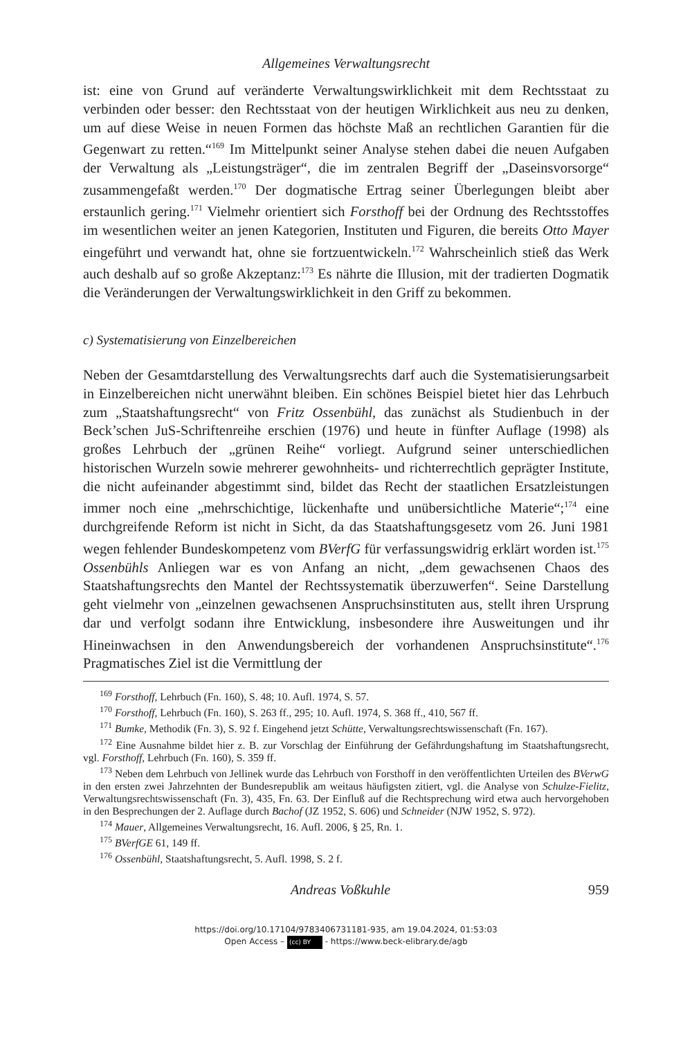Allgemeines Verwaltungsrecht
ist: eine von Grund auf veränderte Verwaltungswirklichkeit mit dem Rechtsstaat zu verbinden oder besser: den Rechtsstaat von der heutigen Wirklichkeit aus neu zu denken, um auf diese Weise in neuen Formen das höchste Maß an rechtlichen Garantien für die Gegenwart zu retten.“<sup>169</sup> Im Mittelpunkt seiner Analyse stehen dabei die neuen Aufgaben der Verwaltung als „Leistungsträger“, die im zentralen Begriff der „Daseinsvorsorge“ zusammengefaßt werden.<sup>170</sup> Der dogmatische Ertrag seiner Überlegungen bleibt aber erstaunlich gering.<sup>171</sup> Vielmehr orientiert sich Forsthoff bei der Ordnung des Rechtsstoffes im wesentlichen weiter an jenen Kategorien, Instituten und Figuren, die bereits Otto Mayer eingeführt und verwandt hat, ohne sie fortzuentwickeln.<sup>172</sup> Wahrscheinlich stieß das Werk auch deshalb auf so große Akzeptanz:<sup>173</sup> Es nährte die Illusion, mit der tradierten Dogmatik die Veränderungen der Verwaltungswirklichkeit in den Griff zu bekommen.
c) Systematisierung von Einzelbereichen
Neben der Gesamtdarstellung des Verwaltungsrechts darf auch die Systematisierungsarbeit in Einzelbereichen nicht unerwähnt bleiben. Ein schönes Beispiel bietet hier das Lehrbuch zum „Staatshaftungsrecht“ von Fritz Ossenbühl, das zunächst als Studienbuch in der Beck’schen JuS-Schriftenreihe erschien (1976) und heute in fünfter Auflage (1998) als großes Lehrbuch der „grünen Reihe“ vorliegt. Aufgrund seiner unterschiedlichen historischen Wurzeln sowie mehrerer gewohnheits- und richterrechtlich geprägter Institute, die nicht aufeinander abgestimmt sind, bildet das Recht der staatlichen Ersatzleistungen immer noch eine „mehrschichtige, lückenhafte und unübersichtliche Materie“;<sup>174</sup> eine durchgreifende Reform ist nicht in Sicht, da das Staatshaftungsgesetz vom 26. Juni 1981 wegen fehlender Bundeskompetenz vom BVerfG für verfassungswidrig erklärt worden ist.<sup>175</sup> Ossenbühls Anliegen war es von Anfang an nicht, „dem gewachsenen Chaos des Staatshaftungsrechts den Mantel der Rechtssystematik überzuwerfen“. Seine Darstellung geht vielmehr von „einzelnen gewachsenen Anspruchsinstituten aus, stellt ihren Ursprung dar und verfolgt sodann ihre Entwicklung, insbesondere ihre Ausweitungen und ihr Hineinwachsen in den Anwendungsbereich der vorhandenen Anspruchsinstitute“.<sup>176</sup> Pragmatisches Ziel ist die Vermittlung der
<sup>169</sup> Forsthoff, Lehrbuch (Fn. 160), S. 48; 10. Aufl. 1974, S. 57.
<sup>170</sup> Forsthoff, Lehrbuch (Fn. 160), S. 263 ff., 295; 10. Aufl. 1974, S. 368 ff., 410, 567 ff.
<sup>171</sup> Bumke, Methodik (Fn. 3), S. 92 f. Eingehend jetzt Schütte, Verwaltungsrechtswissenschaft (Fn. 167).
<sup>172</sup> Eine Ausnahme bildet hier z. B. zur Vorschlag der Einführung der Gefährdungshaftung im Staatshaftungsrecht, vgl. Forsthoff, Lehrbuch (Fn. 160), S. 359 ff.
<sup>173</sup> Neben dem Lehrbuch von Jellinek wurde das Lehrbuch von Forsthoff in den veröffentlichten Urteilen des BVerwG in den ersten zwei Jahrzehnten der Bundesrepublik am weitaus häufigsten zitiert, vgl. die Analyse von Schulze-Fielitz, Verwaltungsrechtswissenschaft (Fn. 3), 435, Fn. 63. Der Einfluß auf die Rechtsprechung wird etwa auch hervorgehoben in den Besprechungen der 2. Auflage durch Bachof (JZ 1952, S. 606) und Schneider (NJW 1952, S. 972).
<sup>174</sup> Mauer, Allgemeines Verwaltungsrecht, 16. Aufl. 2006, § 25, Rn. 1.
<sup>175</sup> BVerfGE 61, 149 ff.
<sup>176</sup> Ossenbühl, Staatshaftungsrecht, 5. Aufl. 1998, S. 2 f.
Andreas Voßkuhle 959
https://doi.org/10.17104/9783406731181-935, am 19.04.2024, 01:53:03
Open Access – (cc) BY - https://www.beck-elibrary.de/agb